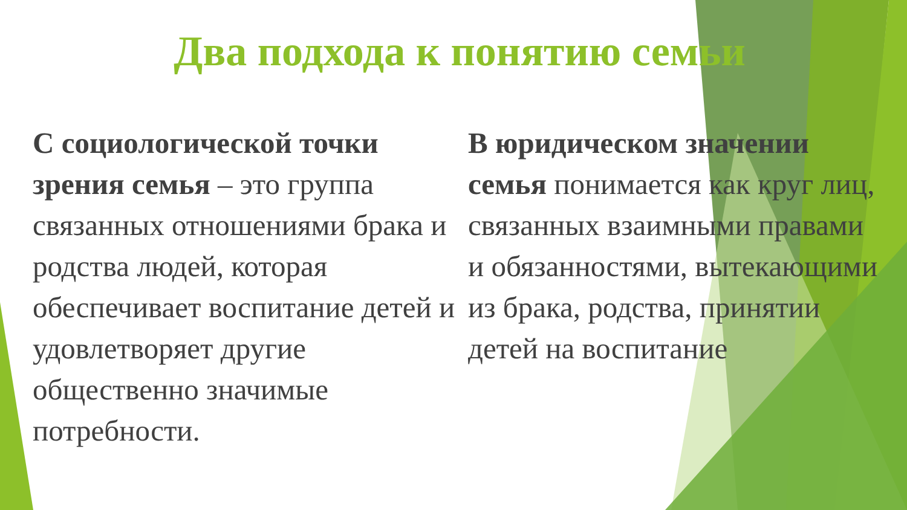Два подхода к понятию семьи
С социологической точки зрения семья – это группа связанных отношениями брака и родства людей, которая обеспечивает воспитание детей и удовлетворяет другие общественно значимые потребности.
В юридическом значении семья понимается как круг лиц, связанных взаимными правами и обязанностями, вытекающими из брака, родства, принятии детей на воспитание